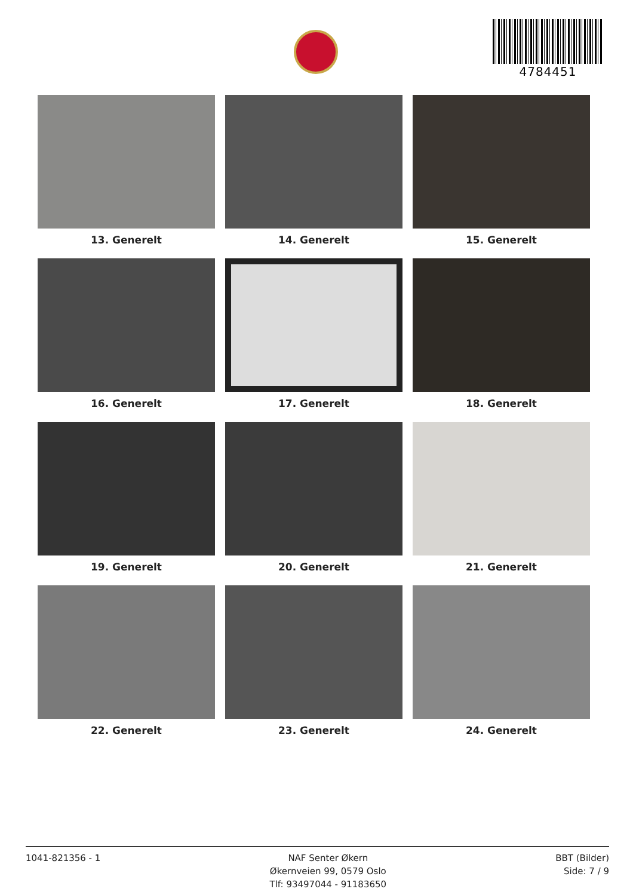4784451
13. Generelt
14. Generelt
15. Generelt
16. Generelt
17. Generelt
18. Generelt
19. Generelt
20. Generelt
21. Generelt
22. Generelt
23. Generelt
24. Generelt
1041-821356 - 1 NAF Senter Økern
Økernveien 99, 0579 Oslo
Tlf: 93497044 - 91183650
BBT (Bilder)
Side: 7 / 9